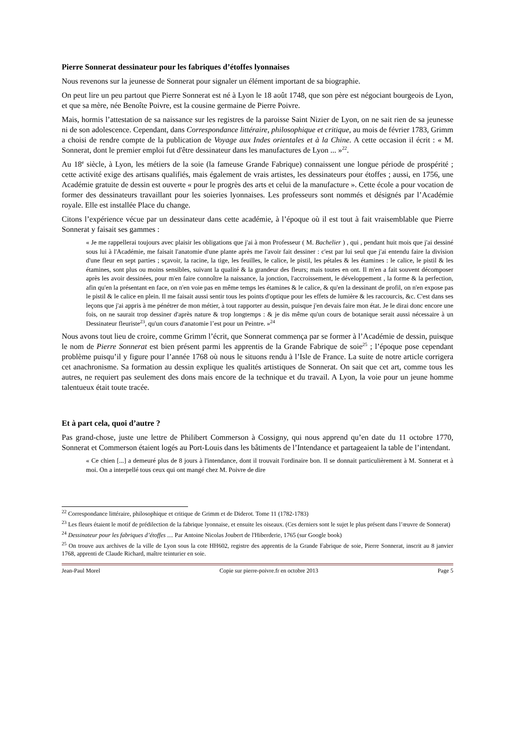Pierre Sonnerat dessinateur pour les fabriques d’étoffes lyonnaises
Nous revenons sur la jeunesse de Sonnerat pour signaler un élément important de sa biographie.
On peut lire un peu partout que Pierre Sonnerat est né à Lyon le 18 août 1748, que son père est négociant bourgeois de Lyon, et que sa mère, née Benoîte Poivre, est la cousine germaine de Pierre Poivre.
Mais, hormis l’attestation de sa naissance sur les registres de la paroisse Saint Nizier de Lyon, on ne sait rien de sa jeunesse ni de son adolescence. Cependant, dans Correspondance littéraire, philosophique et critique, au mois de février 1783, Grimm a choisi de rendre compte de la publication de Voyage aux Indes orientales et à la Chine. A cette occasion il écrit : « M. Sonnerat, dont le premier emploi fut d'être dessinateur dans les manufactures de Lyon ... »<sup>22</sup>.
Au 18<sup>e</sup> siècle, à Lyon, les métiers de la soie (la fameuse Grande Fabrique) connaissent une longue période de prospérité ; cette activité exige des artisans qualifiés, mais également de vrais artistes, les dessinateurs pour étoffes ; aussi, en 1756, une Académie gratuite de dessin est ouverte « pour le progrès des arts et celui de la manufacture ». Cette école a pour vocation de former des dessinateurs travaillant pour les soieries lyonnaises. Les professeurs sont nommés et désignés par l’Académie royale. Elle est installée Place du change.
Citons l’expérience vécue par un dessinateur dans cette académie, à l’époque où il est tout à fait vraisemblable que Pierre Sonnerat y faisait ses gammes :
« Je me rappellerai toujours avec plaisir les obligations que j'ai à mon Professeur ( M. Bachelier ) , qui , pendant huit mois que j'ai dessiné sous lui à l'Académie, me faisait l'anatomie d'une plante après me l'avoir fait dessiner : c'est par lui seul que j'ai entendu faire la division d'une fleur en sept parties ; sçavoir, la racine, la tige, les feuilles, le calice, le pistil, les pétales & les étamines : le calice, le pistil & les étamines, sont plus ou moins sensibles, suivant la qualité & la grandeur des fleurs; mais toutes en ont. Il m'en a fait souvent décomposer après les avoir dessinées, pour m'en faire connoître la naissance, la jonction, l'accroissement, le développement , la forme & la perfection, afin qu'en la présentant en face, on n'en voie pas en même temps les étamines & le calice, & qu'en la dessinant de profil, on n'en expose pas le pistil & le calice en plein. Il me faisait aussi sentir tous les points d'optique pour les effets de lumière & les raccourcis, &c. C'est dans ses leçons que j'ai appris à me pénétrer de mon métier, à tout rapporter au dessin, puisque j'en devais faire mon état. Je le dirai donc encore une fois, on ne saurait trop dessiner d'après nature & trop longtemps : & je dis même qu'un cours de botanique serait aussi nécessaire à un Dessinateur fleuriste<sup>23</sup>, qu'un cours d'anatomie l’est pour un Peintre. »<sup>24</sup>
Nous avons tout lieu de croire, comme Grimm l’écrit, que Sonnerat commença par se former à l’Académie de dessin, puisque le nom de Pierre Sonnerat est bien présent parmi les apprentis de la Grande Fabrique de soie<sup>25</sup> ; l’époque pose cependant problème puisqu’il y figure pour l’année 1768 où nous le situons rendu à l’Isle de France. La suite de notre article corrigera cet anachronisme. Sa formation au dessin explique les qualités artistiques de Sonnerat. On sait que cet art, comme tous les autres, ne requiert pas seulement des dons mais encore de la technique et du travail. A Lyon, la voie pour un jeune homme talentueux était toute tracée.
Et à part cela, quoi d’autre ?
Pas grand-chose, juste une lettre de Philibert Commerson à Cossigny, qui nous apprend qu’en date du 11 octobre 1770, Sonnerat et Commerson étaient logés au Port-Louis dans les bâtiments de l’Intendance et partageaient la table de l’intendant.
« Ce chien [...] a demeuré plus de 8 jours à l'intendance, dont il trouvait l'ordinaire bon. Il se donnait particulièrement à M. Sonnerat et à moi. On a interpellé tous ceux qui ont mangé chez M. Poivre de dire
<sup>22</sup> Correspondance littéraire, philosophique et critique de Grimm et de Diderot. Tome 11 (1782-1783)
<sup>23</sup> Les fleurs étaient le motif de prédilection de la fabrique lyonnaise, et ensuite les oiseaux. (Ces derniers sont le sujet le plus présent dans l’œuvre de Sonnerat)
<sup>24</sup> Dessinateur pour les fabriques d’étoffes .... Par Antoine Nicolas Joubert de l'Hiberderie, 1765 (sur Google book)
<sup>25</sup> On trouve aux archives de la ville de Lyon sous la cote HH602, registre des apprentis de la Grande Fabrique de soie, Pierre Sonnerat, inscrit au 8 janvier 1768, apprenti de Claude Richard, maître teinturier en soie.
Jean-Paul Morel Copie sur pierre-poivre.fr en octobre 2013 Page 5